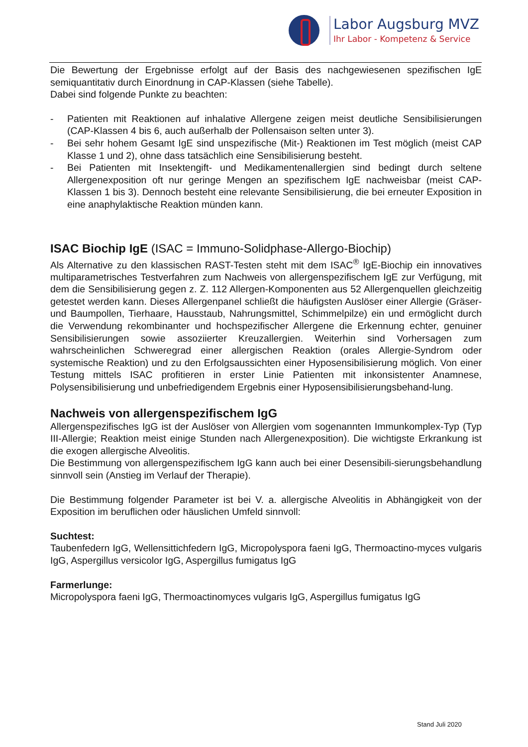Labor Augsburg MVZ
Ihr Labor - Kompetenz & Service
Die Bewertung der Ergebnisse erfolgt auf der Basis des nachgewiesenen spezifischen IgE semiquantitativ durch Einordnung in CAP-Klassen (siehe Tabelle).
Dabei sind folgende Punkte zu beachten:
- Patienten mit Reaktionen auf inhalative Allergene zeigen meist deutliche Sensibilisierungen (CAP-Klassen 4 bis 6, auch außerhalb der Pollensaison selten unter 3).
- Bei sehr hohem Gesamt IgE sind unspezifische (Mit-) Reaktionen im Test möglich (meist CAP Klasse 1 und 2), ohne dass tatsächlich eine Sensibilisierung besteht.
- Bei Patienten mit Insektengift- und Medikamentenallergien sind bedingt durch seltene Allergenexposition oft nur geringe Mengen an spezifischem IgE nachweisbar (meist CAP-Klassen 1 bis 3). Dennoch besteht eine relevante Sensibilisierung, die bei erneuter Exposition in eine anaphylaktische Reaktion münden kann.
ISAC Biochip IgE (ISAC = Immuno-Solidphase-Allergo-Biochip)
Als Alternative zu den klassischen RAST-Testen steht mit dem ISAC<sup>®</sup> IgE-Biochip ein innovatives multiparametrisches Testverfahren zum Nachweis von allergenspezifischem IgE zur Verfügung, mit dem die Sensibilisierung gegen z. Z. 112 Allergen-Komponenten aus 52 Allergenquellen gleichzeitig getestet werden kann. Dieses Allergenpanel schließt die häufigsten Auslöser einer Allergie (Gräser- und Baumpollen, Tierhaare, Hausstaub, Nahrungsmittel, Schimmelpilze) ein und ermöglicht durch die Verwendung rekombinanter und hochspezifischer Allergene die Erkennung echter, genuiner Sensibilisierungen sowie assoziierter Kreuzallergien. Weiterhin sind Vorhersagen zum wahrscheinlichen Schweregrad einer allergischen Reaktion (orales Allergie-Syndrom oder systemische Reaktion) und zu den Erfolgsaussichten einer Hyposensibilisierung möglich. Von einer Testung mittels ISAC profitieren in erster Linie Patienten mit inkonsistenter Anamnese, Polysensibilisierung und unbefriedigendem Ergebnis einer Hyposensibilisierungsbehand-lung.
Nachweis von allergenspezifischem IgG
Allergenspezifisches IgG ist der Auslöser von Allergien vom sogenannten Immunkomplex-Typ (Typ III-Allergie; Reaktion meist einige Stunden nach Allergenexposition). Die wichtigste Erkrankung ist die exogen allergische Alveolitis.
Die Bestimmung von allergenspezifischem IgG kann auch bei einer Desensibili-sierungsbehandlung sinnvoll sein (Anstieg im Verlauf der Therapie).
Die Bestimmung folgender Parameter ist bei V. a. allergische Alveolitis in Abhängigkeit von der Exposition im beruflichen oder häuslichen Umfeld sinnvoll:
Suchtest:
Taubenfedern IgG, Wellensittichfedern IgG, Micropolyspora faeni IgG, Thermoactino-myces vulgaris IgG, Aspergillus versicolor IgG, Aspergillus fumigatus IgG
Farmerlunge:
Micropolyspora faeni IgG, Thermoactinomyces vulgaris IgG, Aspergillus fumigatus IgG
Stand Juli 2020